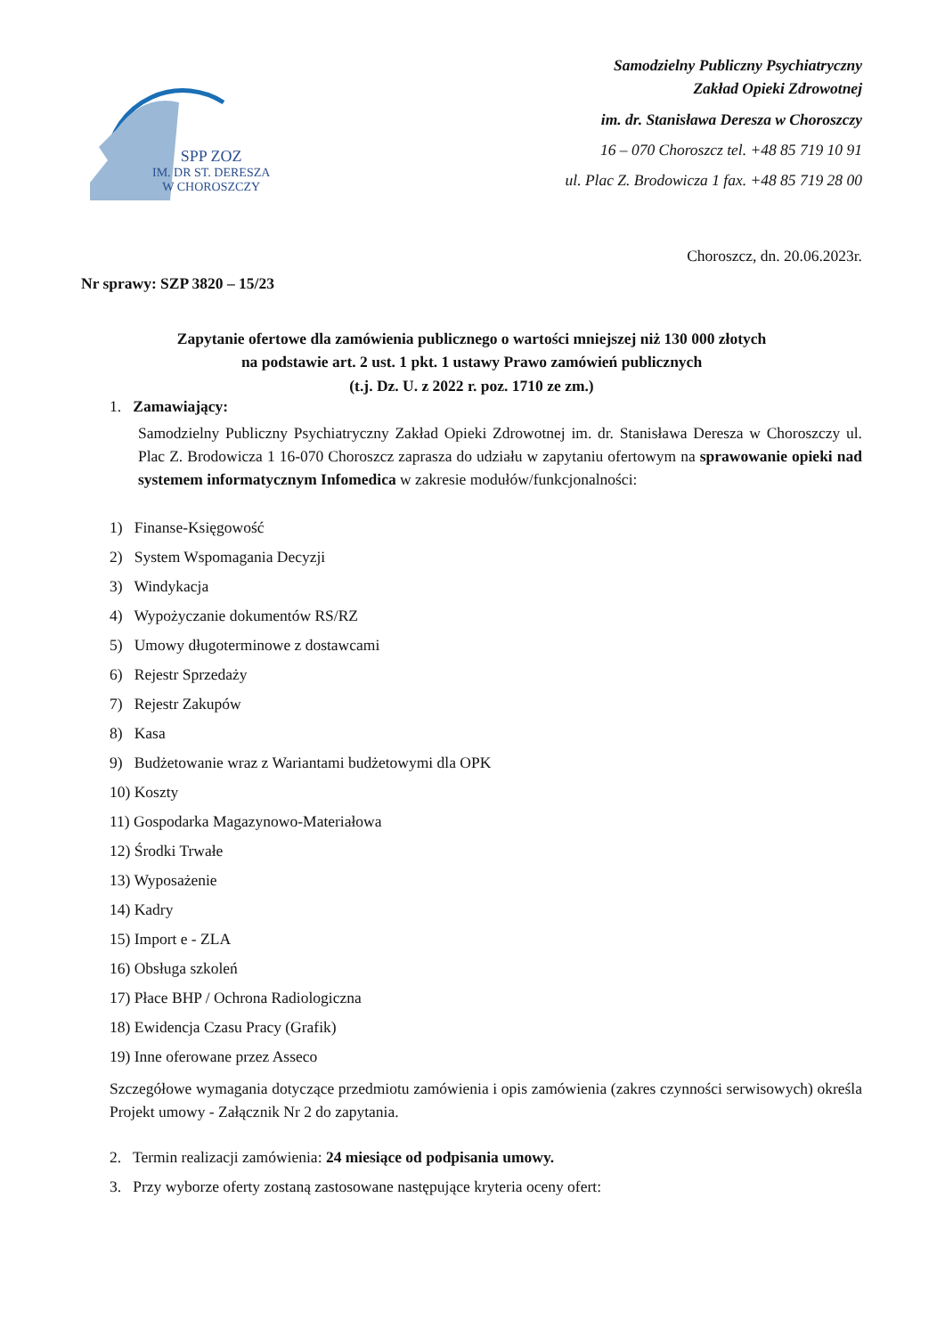SPP ZOZ
IM. DR ST. DERESZA
W CHOROSZCZY
Samodzielny Publiczny Psychiatryczny
Zakład Opieki Zdrowotnej
im. dr. Stanisława Deresza w Choroszczy
16 – 070 Choroszcz tel. +48 85 719 10 91
ul. Plac Z. Brodowicza 1 fax. +48 85 719 28 00
Choroszcz, dn. 20.06.2023r.
Nr sprawy: SZP 3820 – 15/23
Zapytanie ofertowe dla zamówienia publicznego o wartości mniejszej niż 130 000 złotych
na podstawie art. 2 ust. 1 pkt. 1 ustawy Prawo zamówień publicznych
(t.j. Dz. U. z 2022 r. poz. 1710 ze zm.)
1. Zamawiający:
Samodzielny Publiczny Psychiatryczny Zakład Opieki Zdrowotnej im. dr. Stanisława Deresza w Choroszczy ul. Plac Z. Brodowicza 1 16-070 Choroszcz zaprasza do udziału w zapytaniu ofertowym na sprawowanie opieki nad systemem informatycznym Infomedica w zakresie modułów/funkcjonalności:
1) Finanse-Księgowość
2) System Wspomagania Decyzji
3) Windykacja
4) Wypożyczanie dokumentów RS/RZ
5) Umowy długoterminowe z dostawcami
6) Rejestr Sprzedaży
7) Rejestr Zakupów
8) Kasa
9) Budżetowanie wraz z Wariantami budżetowymi dla OPK
10) Koszty
11) Gospodarka Magazynowo-Materiałowa
12) Środki Trwałe
13) Wyposażenie
14) Kadry
15) Import e - ZLA
16) Obsługa szkoleń
17) Płace BHP / Ochrona Radiologiczna
18) Ewidencja Czasu Pracy (Grafik)
19) Inne oferowane przez Asseco
Szczegółowe wymagania dotyczące przedmiotu zamówienia i opis zamówienia (zakres czynności serwisowych) określa Projekt umowy - Załącznik Nr 2 do zapytania.
2. Termin realizacji zamówienia: 24 miesiące od podpisania umowy.
3. Przy wyborze oferty zostaną zastosowane następujące kryteria oceny ofert: